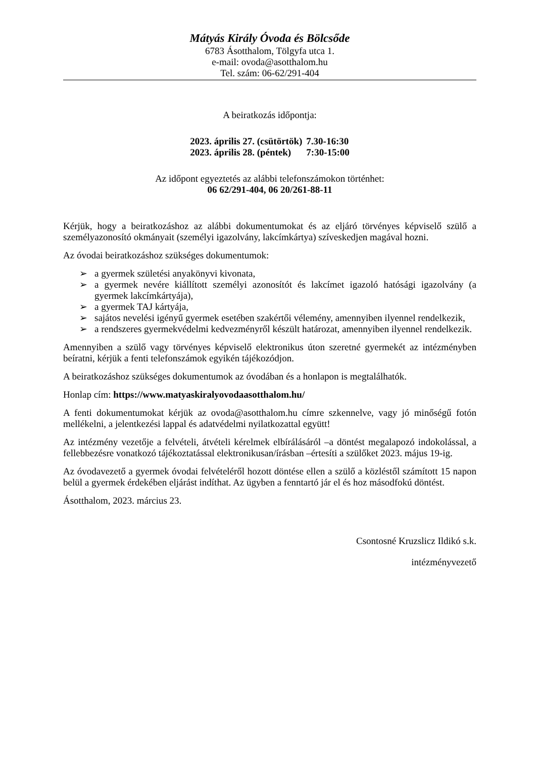Mátyás Király Óvoda és Bölcsőde
6783 Ásotthalom, Tölgyfa utca 1.
e-mail: ovoda@asotthalom.hu
Tel. szám: 06-62/291-404
A beiratkozás időpontja:
| 2023. április 27. (csütörtök) | 7.30-16:30 |
| 2023. április 28. (péntek) | 7:30-15:00 |
Az időpont egyeztetés az alábbi telefonszámokon történhet:
06 62/291-404, 06 20/261-88-11
Kérjük, hogy a beiratkozáshoz az alábbi dokumentumokat és az eljáró törvényes képviselő szülő a személyazonosító okmányait (személyi igazolvány, lakcímkártya) szíveskedjen magával hozni.
Az óvodai beiratkozáshoz szükséges dokumentumok:
➢ a gyermek születési anyakönyvi kivonata,
➢ a gyermek nevére kiállított személyi azonosítót és lakcímet igazoló hatósági igazolvány (a gyermek lakcímkártyája),
➢ a gyermek TAJ kártyája,
➢ sajátos nevelési igényű gyermek esetében szakértői vélemény, amennyiben ilyennel rendelkezik,
➢ a rendszeres gyermekvédelmi kedvezményről készült határozat, amennyiben ilyennel rendelkezik.
Amennyiben a szülő vagy törvényes képviselő elektronikus úton szeretné gyermekét az intézményben beíratni, kérjük a fenti telefonszámok egyikén tájékozódjon.
A beiratkozáshoz szükséges dokumentumok az óvodában és a honlapon is megtalálhatók.
Honlap cím: https://www.matyaskiralyovodaasotthalom.hu/
A fenti dokumentumokat kérjük az ovoda@asotthalom.hu címre szkennelve, vagy jó minőségű fotón mellékelni, a jelentkezési lappal és adatvédelmi nyilatkozattal együtt!
Az intézmény vezetője a felvételi, átvételi kérelmek elbírálásáról –a döntést megalapozó indokolással, a fellebbezésre vonatkozó tájékoztatással elektronikusan/írásban –értesíti a szülőket 2023. május 19-ig.
Az óvodavezető a gyermek óvodai felvételéről hozott döntése ellen a szülő a közléstől számított 15 napon belül a gyermek érdekében eljárást indíthat. Az ügyben a fenntartó jár el és hoz másodfokú döntést.
Ásotthalom, 2023. március 23.
Csontosné Kruzslicz Ildikó s.k.
intézményvezető